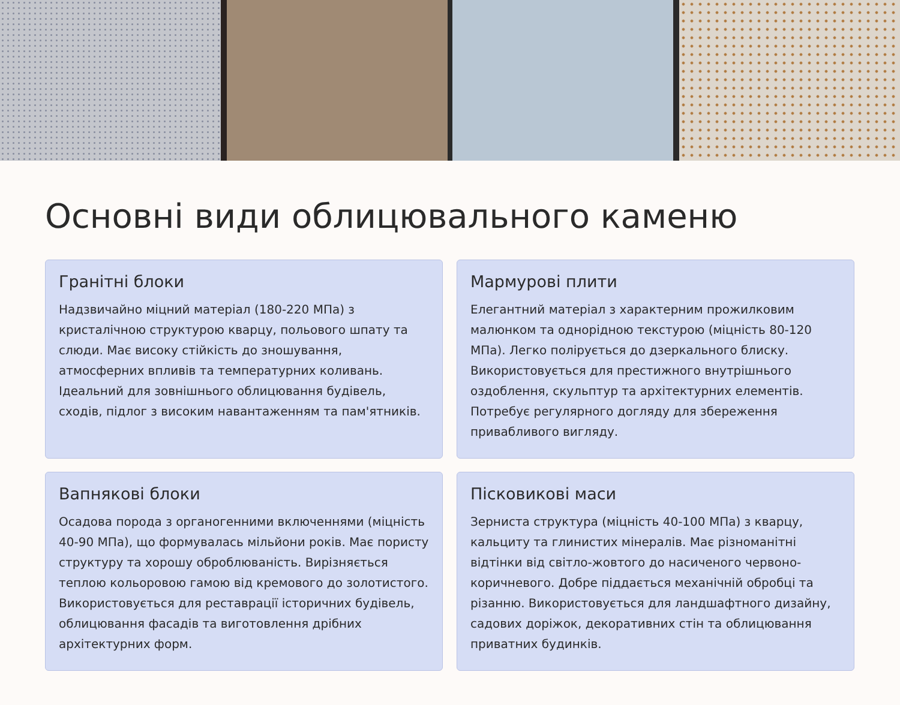Основні види облицювального каменю
Гранітні блоки
Надзвичайно міцний матеріал (180-220 МПа) з кристалічною структурою кварцу, польового шпату та слюди. Має високу стійкість до зношування, атмосферних впливів та температурних коливань. Ідеальний для зовнішнього облицювання будівель, сходів, підлог з високим навантаженням та пам'ятників.
Мармурові плити
Елегантний матеріал з характерним прожилковим малюнком та однорідною текстурою (міцність 80-120 МПа). Легко полірується до дзеркального блиску. Використовується для престижного внутрішнього оздоблення, скульптур та архітектурних елементів. Потребує регулярного догляду для збереження привабливого вигляду.
Вапнякові блоки
Осадова порода з органогенними включеннями (міцність 40-90 МПа), що формувалась мільйони років. Має пористу структуру та хорошу оброблюваність. Вирізняється теплою кольоровою гамою від кремового до золотистого. Використовується для реставрації історичних будівель, облицювання фасадів та виготовлення дрібних архітектурних форм.
Пісковикові маси
Зерниста структура (міцність 40-100 МПа) з кварцу, кальциту та глинистих мінералів. Має різноманітні відтінки від світло-жовтого до насиченого червоно-коричневого. Добре піддається механічній обробці та різанню. Використовується для ландшафтного дизайну, садових доріжок, декоративних стін та облицювання приватних будинків.